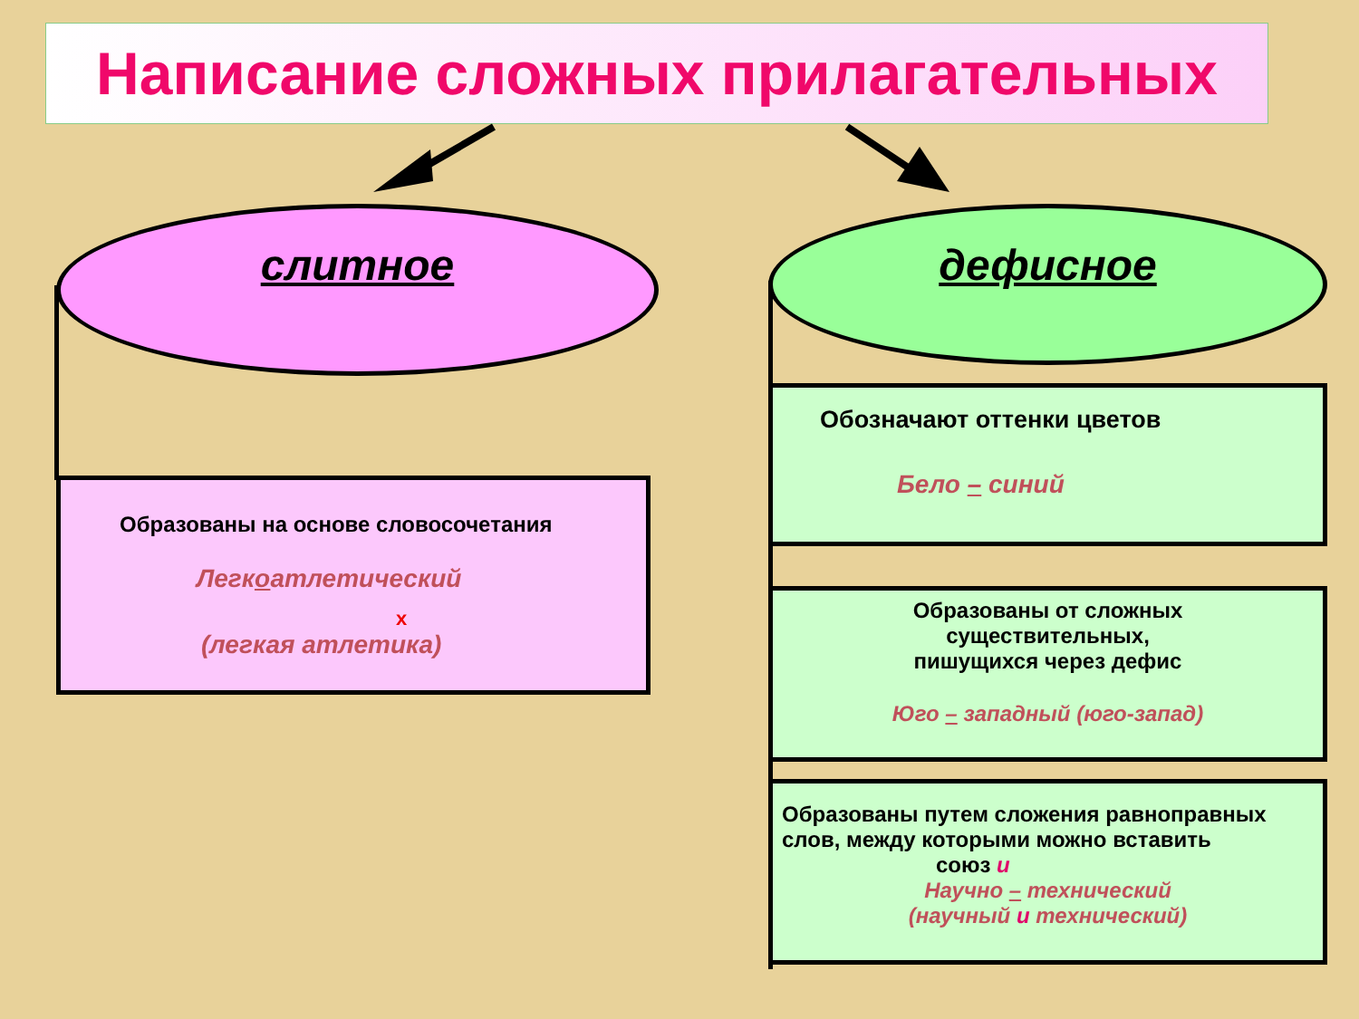Написание сложных прилагательных
слитное дефисное
Образованы на основе словосочетания
Легкоатлетический
x
(легкая атлетика)
Обозначают оттенки цветов
Бело – синий
Образованы от сложных
существительных,
пишущихся через дефис
Юго – западный (юго-запад)
Образованы путем сложения равноправных слов, между которыми можно вставить
союз и
Научно – технический
(научный и технический)